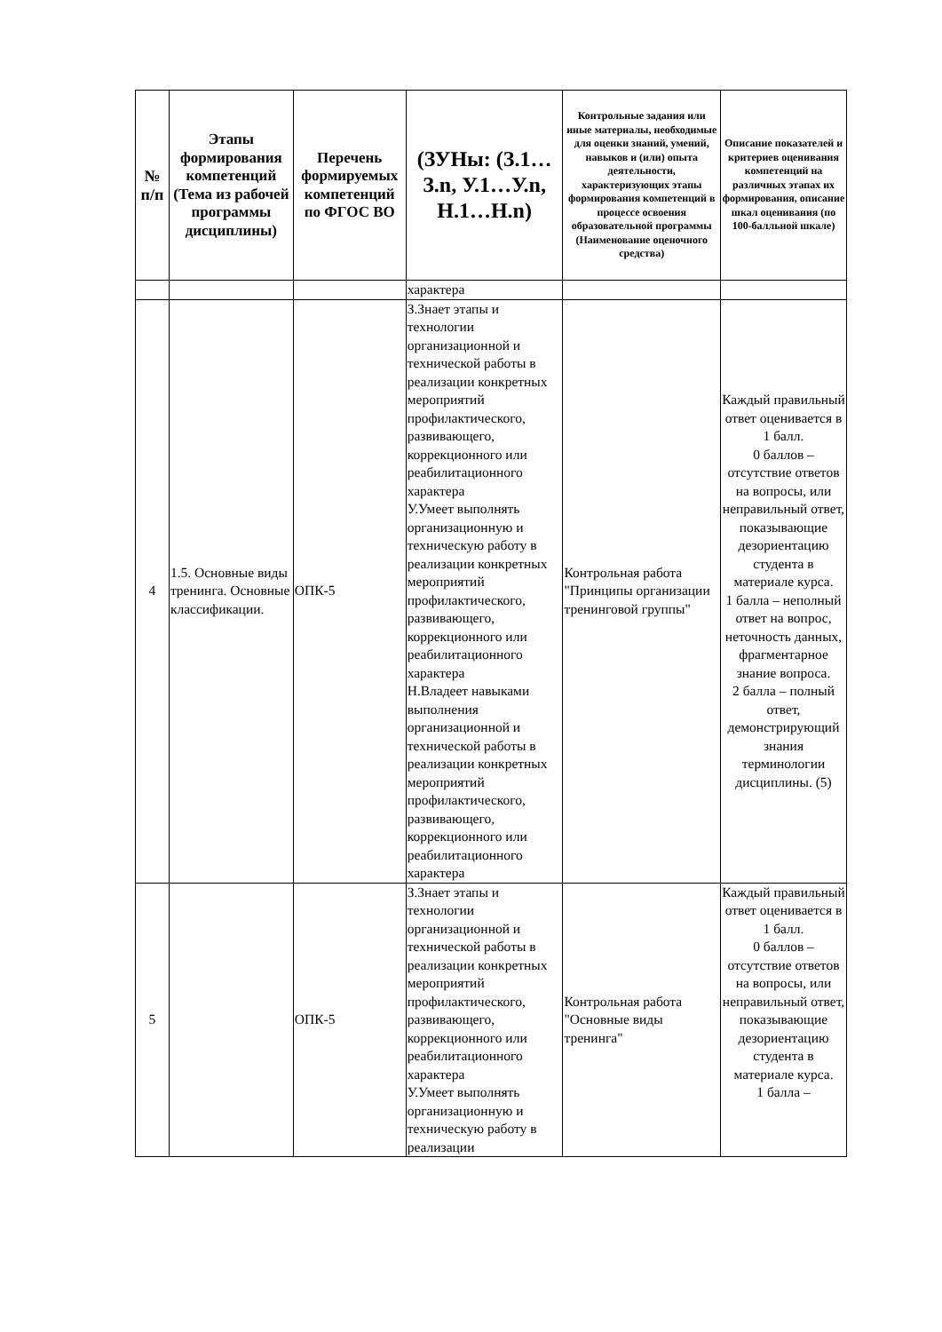| № п/п | Этапы формирования компетенций (Тема из рабочей программы дисциплины) | Перечень формируемых компетенций по ФГОС ВО | (ЗУНы: (З.1…З.n, У.1…У.n, Н.1…Н.n) | Контрольные задания или иные материалы, необходимые для оценки знаний, умений, навыков и (или) опыта деятельности, характеризующих этапы формирования компетенций в процессе освоения образовательной программы (Наименование оценочного средства) | Описание показателей и критериев оценивания компетенций на различных этапах их формирования, описание шкал оценивания (по 100-балльной шкале) |
| --- | --- | --- | --- | --- | --- |
| | | | характера | | |
| 4 | 1.5. Основные виды тренинга. Основные классификации. | ОПК-5 | З.Знает этапы и технологии организационной и технической работы в реализации конкретных мероприятий профилактического, развивающего, коррекционного или реабилитационного характера У.Умеет выполнять организационную и техническую работу в реализации конкретных мероприятий профилактического, развивающего, коррекционного или реабилитационного характера Н.Владеет навыками выполнения организационной и технической работы в реализации конкретных мероприятий профилактического, развивающего, коррекционного или реабилитационного характера | Контрольная работа "Принципы организации тренинговой группы" | Каждый правильный ответ оценивается в 1 балл. 0 баллов – отсутствие ответов на вопросы, или неправильный ответ, показывающие дезориентацию студента в материале курса. 1 балла – неполный ответ на вопрос, неточность данных, фрагментарное знание вопроса. 2 балла – полный ответ, демонстрирующий знания терминологии дисциплины. (5) |
| 5 | | ОПК-5 | З.Знает этапы и технологии организационной и технической работы в реализации конкретных мероприятий профилактического, развивающего, коррекционного или реабилитационного характера У.Умеет выполнять организационную и техническую работу в реализации | Контрольная работа "Основные виды тренинга" | Каждый правильный ответ оценивается в 1 балл. 0 баллов – отсутствие ответов на вопросы, или неправильный ответ, показывающие дезориентацию студента в материале курса. 1 балла – |